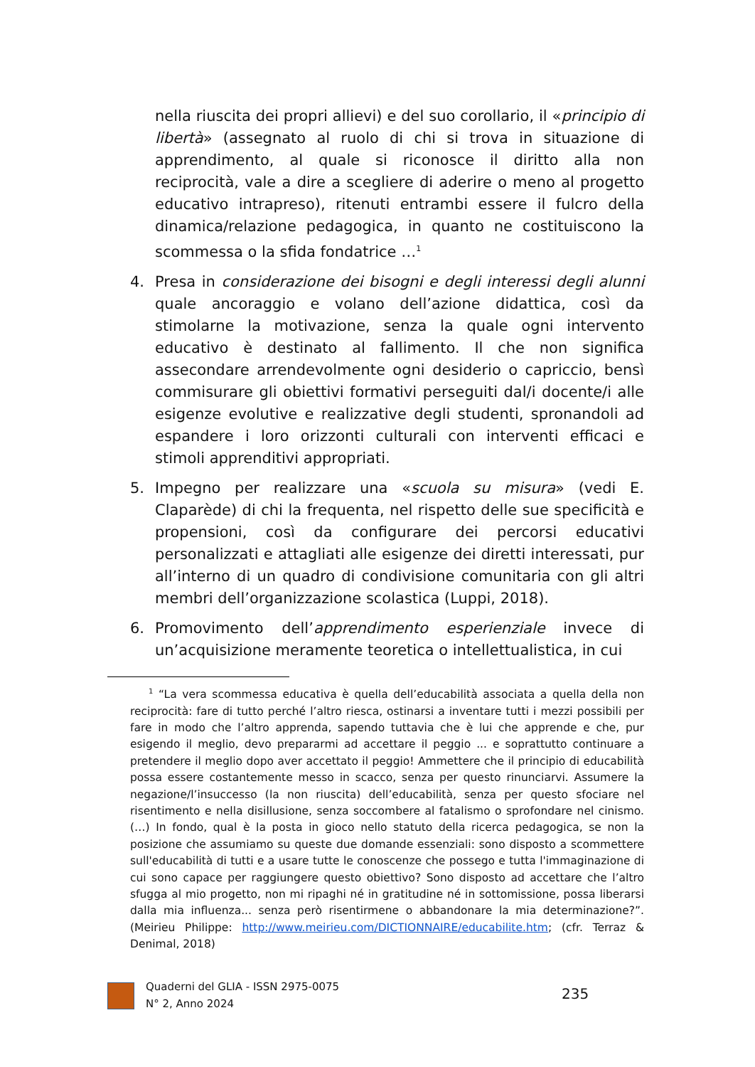nella riuscita dei propri allievi) e del suo corollario, il «principio di libertà» (assegnato al ruolo di chi si trova in situazione di apprendimento, al quale si riconosce il diritto alla non reciprocità, vale a dire a scegliere di aderire o meno al progetto educativo intrapreso), ritenuti entrambi essere il fulcro della dinamica/relazione pedagogica, in quanto ne costituiscono la scommessa o la sfida fondatrice …<sup>1</sup>
4. Presa in considerazione dei bisogni e degli interessi degli alunni quale ancoraggio e volano dell’azione didattica, così da stimolarne la motivazione, senza la quale ogni intervento educativo è destinato al fallimento. Il che non significa assecondare arrendevolmente ogni desiderio o capriccio, bensì commisurare gli obiettivi formativi perseguiti dal/i docente/i alle esigenze evolutive e realizzative degli studenti, spronandoli ad espandere i loro orizzonti culturali con interventi efficaci e stimoli apprenditivi appropriati.
5. Impegno per realizzare una «scuola su misura» (vedi E. Claparède) di chi la frequenta, nel rispetto delle sue specificità e propensioni, così da configurare dei percorsi educativi personalizzati e attagliati alle esigenze dei diretti interessati, pur all’interno di un quadro di condivisione comunitaria con gli altri membri dell’organizzazione scolastica (Luppi, 2018).
6. Promovimento dell’apprendimento esperienziale invece di un’acquisizione meramente teoretica o intellettualistica, in cui
<sup>1</sup> “La vera scommessa educativa è quella dell’educabilità associata a quella della non reciprocità: fare di tutto perché l’altro riesca, ostinarsi a inventare tutti i mezzi possibili per fare in modo che l’altro apprenda, sapendo tuttavia che è lui che apprende e che, pur esigendo il meglio, devo prepararmi ad accettare il peggio ... e soprattutto continuare a pretendere il meglio dopo aver accettato il peggio! Ammettere che il principio di educabilità possa essere costantemente messo in scacco, senza per questo rinunciarvi. Assumere la negazione/l’insuccesso (la non riuscita) dell’educabilità, senza per questo sfociare nel risentimento e nella disillusione, senza soccombere al fatalismo o sprofondare nel cinismo. (…) In fondo, qual è la posta in gioco nello statuto della ricerca pedagogica, se non la posizione che assumiamo su queste due domande essenziali: sono disposto a scommettere sull'educabilità di tutti e a usare tutte le conoscenze che possego e tutta l'immaginazione di cui sono capace per raggiungere questo obiettivo? Sono disposto ad accettare che l’altro sfugga al mio progetto, non mi ripaghi né in gratitudine né in sottomissione, possa liberarsi dalla mia influenza... senza però risentirmene o abbandonare la mia determinazione?”. (Meirieu Philippe: http://www.meirieu.com/DICTIONNAIRE/educabilite.htm; (cfr. Terraz & Denimal, 2018)
Quaderni del GLIA - ISSN 2975-0075
N° 2, Anno 2024
235